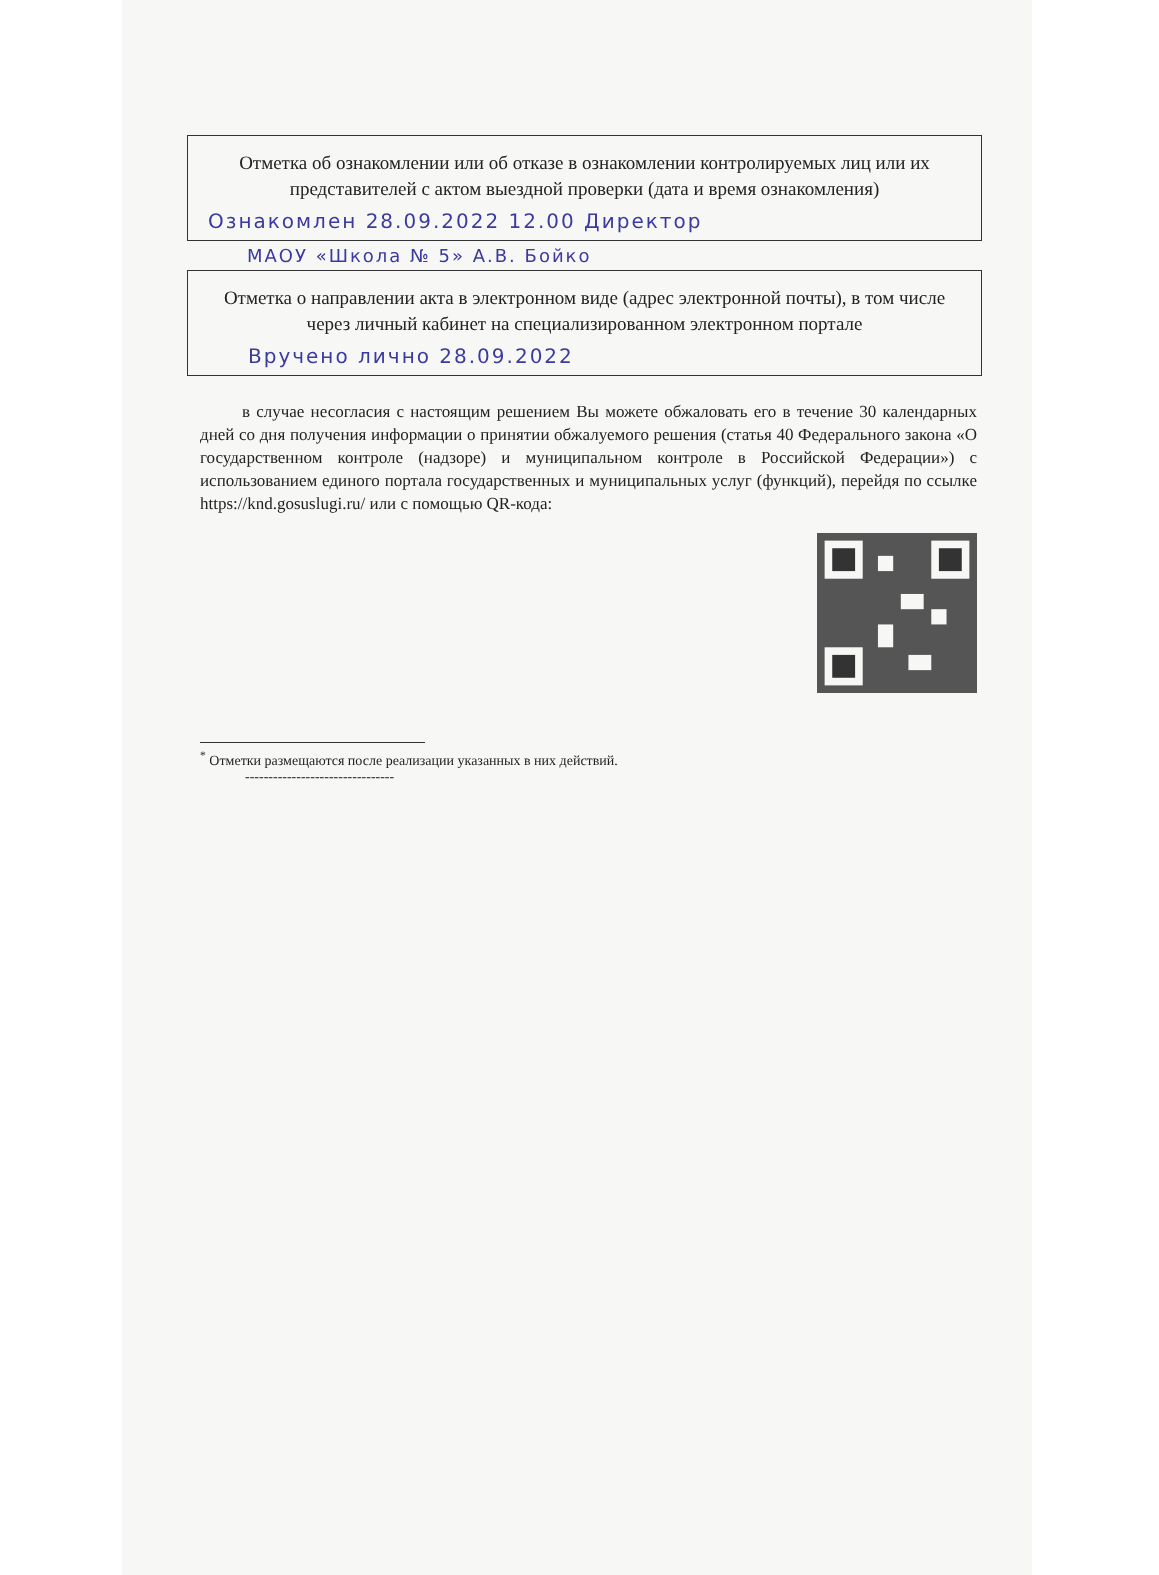Отметка об ознакомлении или об отказе в ознакомлении контролируемых лиц или их представителей с актом выездной проверки (дата и время ознакомления)
Ознакомлен 28.09.2022 12.00 Директор
МАОУ «Школа № 5» А.В. Бойко
Отметка о направлении акта в электронном виде (адрес электронной почты), в том числе через личный кабинет на специализированном электронном портале
Вручено лично 28.09.2022
в случае несогласия с настоящим решением Вы можете обжаловать его в течение 30 календарных дней со дня получения информации о принятии обжалуемого решения (статья 40 Федерального закона «О государственном контроле (надзоре) и муниципальном контроле в Российской Федерации») с использованием единого портала государственных и муниципальных услуг (функций), перейдя по ссылке https://knd.gosuslugi.ru/ или с помощью QR-кода:
<sup>*</sup> Отметки размещаются после реализации указанных в них действий.
--------------------------------